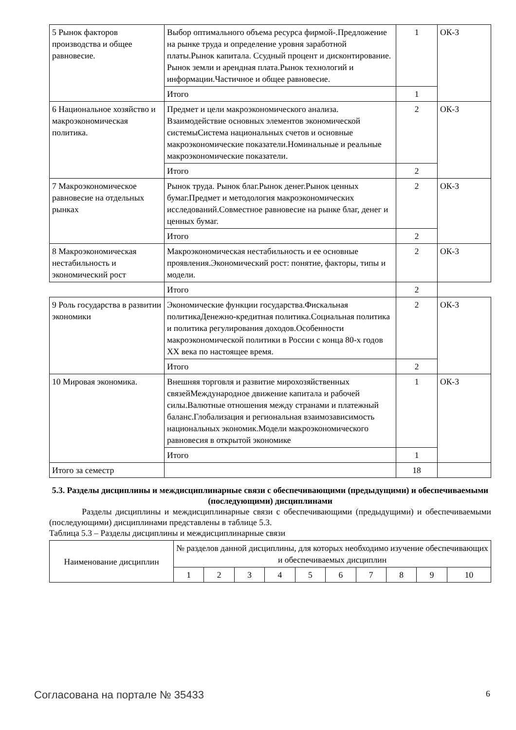| 5 Рынок факторов производства и общее равновесие. | Выбор оптимального объема ресурса фирмой-.Предложение на рынке труда и определение уровня заработной платы.Рынок капитала. Ссудный процент и дисконтирование. Рынок земли и арендная плата.Рынок технологий и информации.Частичное и общее равновесие. | 1 | ОК-3 |
| | Итого | 1 | |
| 6 Национальное хозяйство и макроэкономическая политика. | Предмет и цели макроэкономического анализа. Взаимодействие основных элементов экономической системыСистема национальных счетов и основные макроэкономические показатели.Номинальные и реальные макроэкономические показатели. | 2 | ОК-3 |
| | Итого | 2 | |
| 7 Макроэкономическое равновесие на отдельных рынках | Рынок труда. Рынок благ.Рынок денег.Рынок ценных бумаг.Предмет и методология макроэкономических исследований.Совместное равновесие на рынке благ, денег и ценных бумаг. | 2 | ОК-3 |
| | Итого | 2 | |
| 8 Макроэкономическая нестабильность и экономический рост | Макроэкономическая нестабильность и ее основные проявления.Экономический рост: понятие, факторы, типы и модели. | 2 | ОК-3 |
| | Итого | 2 | |
| 9 Роль государства в развитии экономики | Экономические функции государства.Фискальная политикаДенежно-кредитная политика.Социальная политика и политика регулирования доходов.Особенности макроэкономической политики в России с конца 80-х годов XX века по настоящее время. | 2 | ОК-3 |
| | Итого | 2 | |
| 10 Мировая экономика. | Внешняя торговля и развитие мирохозяйственных связейМеждународное движение капитала и рабочей силы.Валютные отношения между странами и платежный баланс.Глобализация и региональная взаимозависимость национальных экономик.Модели макроэкономического равновесия в открытой экономике | 1 | ОК-3 |
| | Итого | 1 | |
| Итого за семестр | | 18 | |
5.3. Разделы дисциплины и междисциплинарные связи с обеспечивающими (предыдущими) и обеспечиваемыми (последующими) дисциплинами
Разделы дисциплины и междисциплинарные связи с обеспечивающими (предыдущими) и обеспечиваемыми (последующими) дисциплинами представлены в таблице 5.3.
Таблица 5.3 – Разделы дисциплины и междисциплинарные связи
| Наименование дисциплин | № разделов данной дисциплины, для которых необходимо изучение обеспечивающих и обеспечиваемых дисциплин | | | | | | | | | |
| --- | --- | --- | --- | --- | --- | --- | --- | --- | --- | --- |
| | 1 | 2 | 3 | 4 | 5 | 6 | 7 | 8 | 9 | 10 |
Согласована на портале № 35433 6